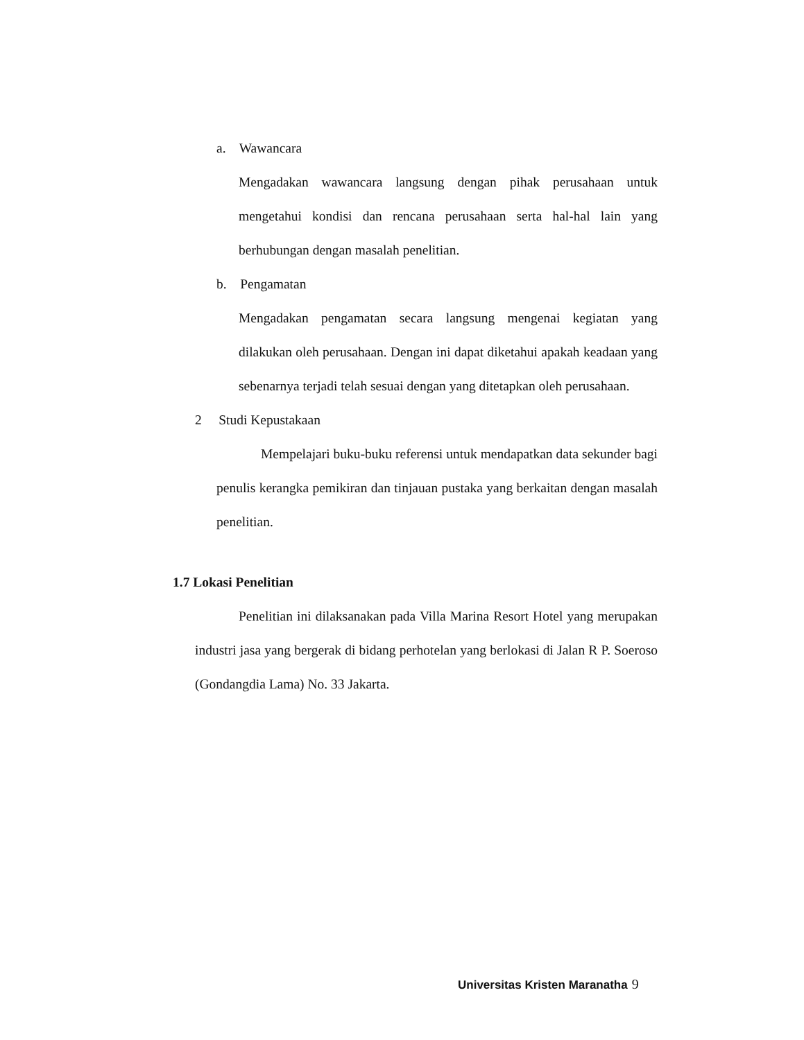a. Wawancara
Mengadakan wawancara langsung dengan pihak perusahaan untuk mengetahui kondisi dan rencana perusahaan serta hal-hal lain yang berhubungan dengan masalah penelitian.
b. Pengamatan
Mengadakan pengamatan secara langsung mengenai kegiatan yang dilakukan oleh perusahaan. Dengan ini dapat diketahui apakah keadaan yang sebenarnya terjadi telah sesuai dengan yang ditetapkan oleh perusahaan.
2 Studi Kepustakaan
Mempelajari buku-buku referensi untuk mendapatkan data sekunder bagi penulis kerangka pemikiran dan tinjauan pustaka yang berkaitan dengan masalah penelitian.
1.7 Lokasi Penelitian
Penelitian ini dilaksanakan pada Villa Marina Resort Hotel yang merupakan industri jasa yang bergerak di bidang perhotelan yang berlokasi di Jalan R P. Soeroso (Gondangdia Lama) No. 33 Jakarta.
Universitas Kristen Maranatha 9